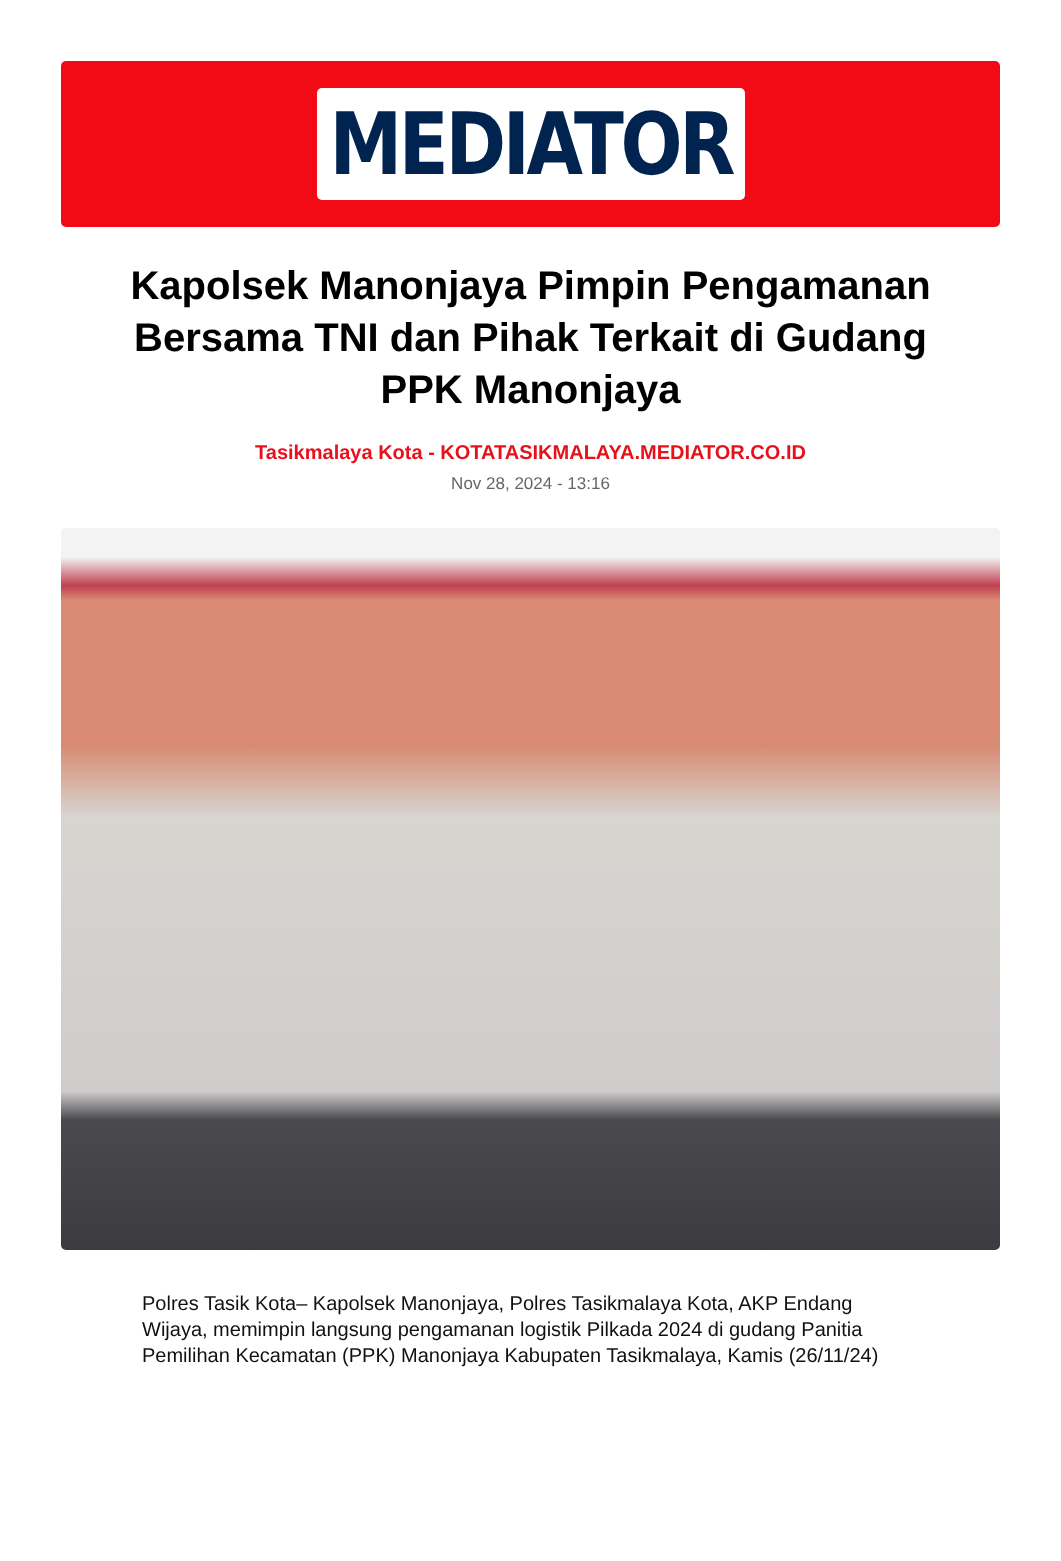MEDIATOR
Kapolsek Manonjaya Pimpin Pengamanan Bersama TNI dan Pihak Terkait di Gudang PPK Manonjaya
Tasikmalaya Kota - KOTATASIKMALAYA.MEDIATOR.CO.ID
Nov 28, 2024 - 13:16
Polres Tasik Kota– Kapolsek Manonjaya, Polres Tasikmalaya Kota, AKP Endang Wijaya, memimpin langsung pengamanan logistik Pilkada 2024 di gudang Panitia Pemilihan Kecamatan (PPK) Manonjaya Kabupaten Tasikmalaya, Kamis (26/11/24)